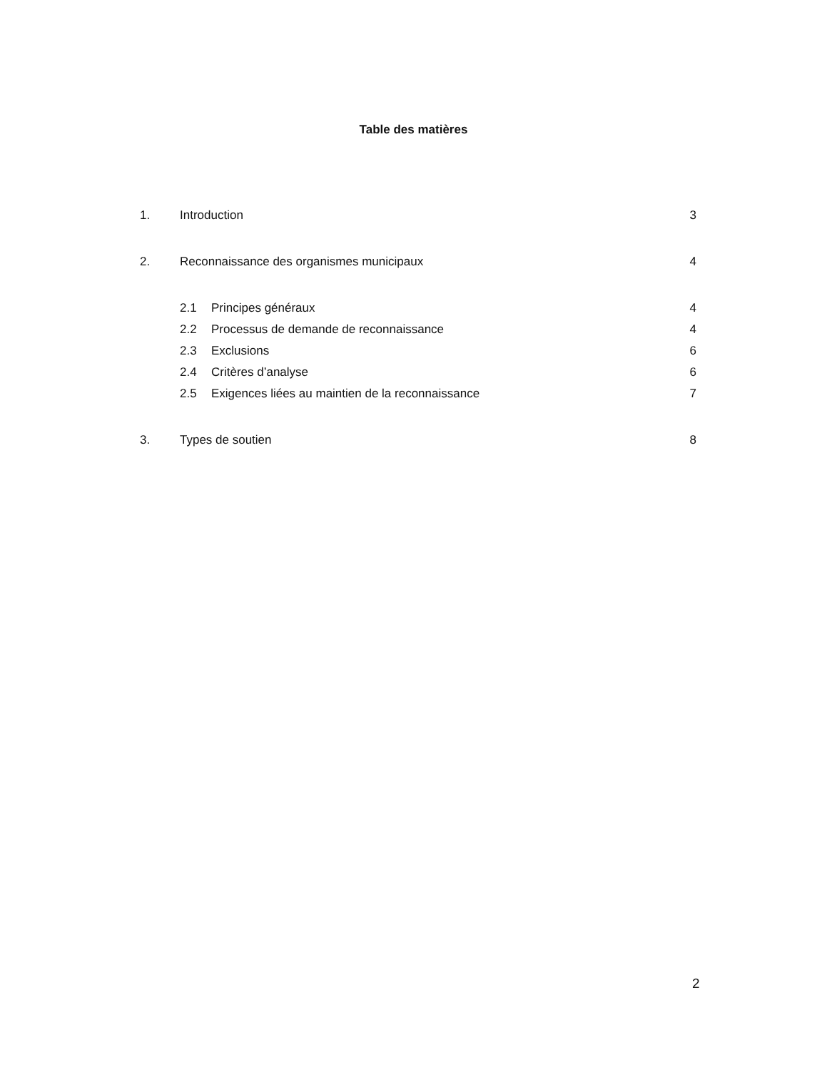Table des matières
1. Introduction 3
2. Reconnaissance des organismes municipaux 4
2.1 Principes généraux 4
2.2 Processus de demande de reconnaissance 4
2.3 Exclusions 6
2.4 Critères d’analyse 6
2.5 Exigences liées au maintien de la reconnaissance 7
3. Types de soutien 8
2